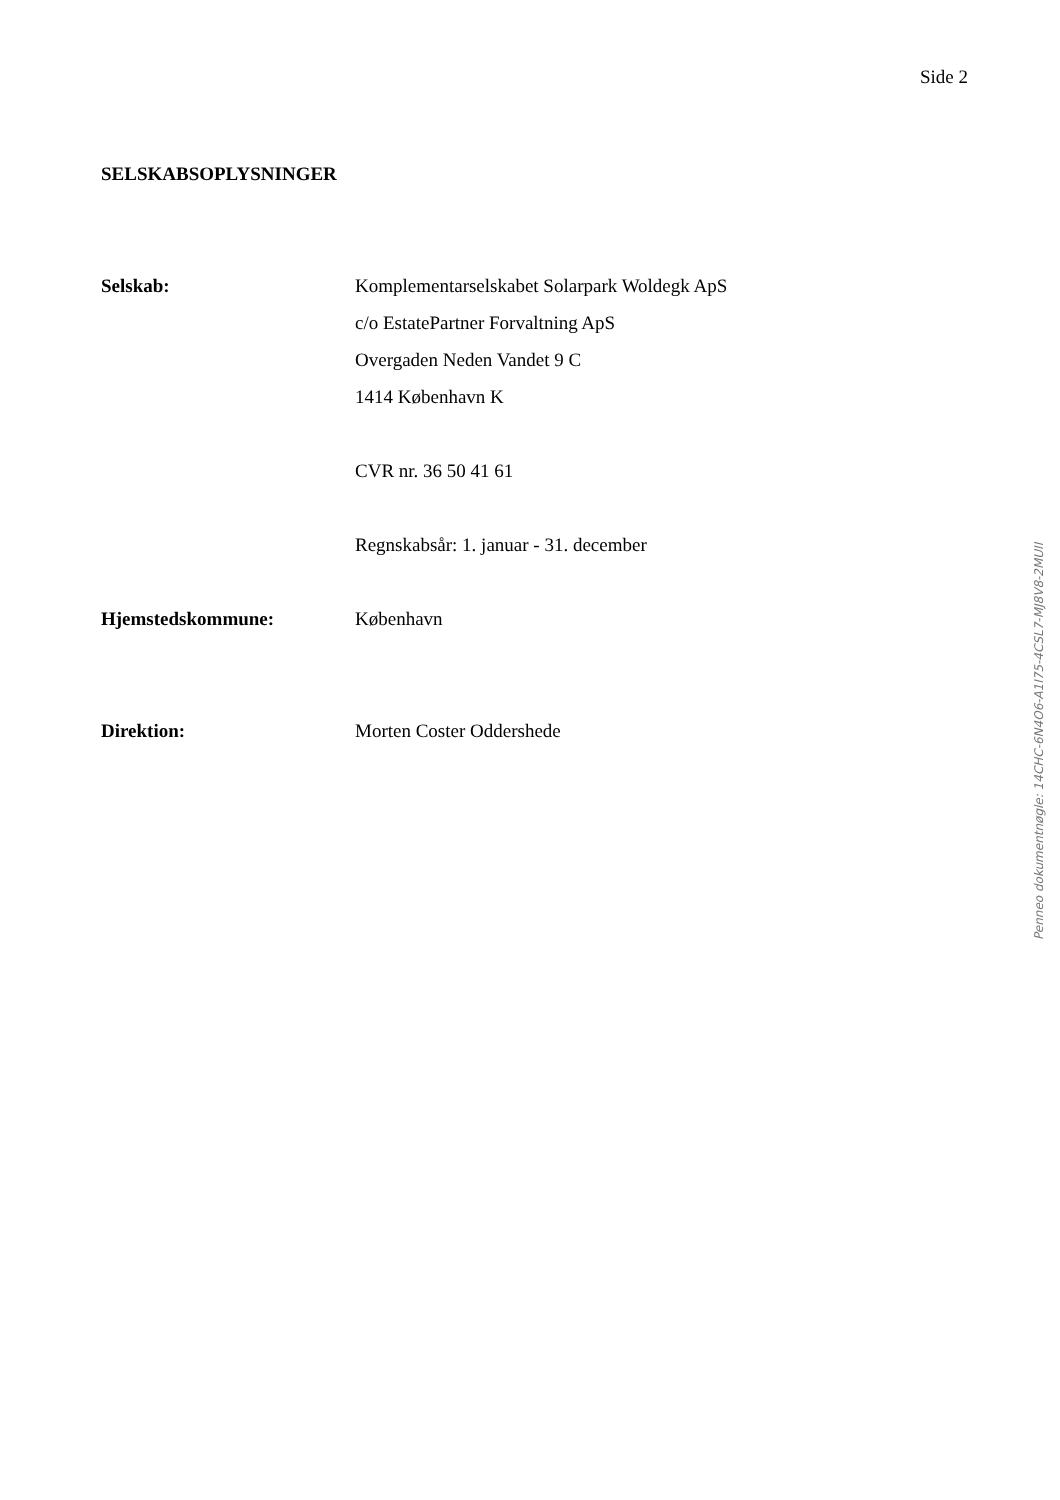Side 2
SELSKABSOPLYSNINGER
Selskab:
Komplementarselskabet Solarpark Woldegk ApS
c/o EstatePartner Forvaltning ApS
Overgaden Neden Vandet 9 C
1414 København K
CVR nr. 36 50 41 61
Regnskabsår: 1. januar - 31. december
Hjemstedskommune: København
Direktion: Morten Coster Oddershede
Penneo dokumentnøgle: 14CHC-6N4O6-A1I75-4CSL7-MJ8V8-2MUII